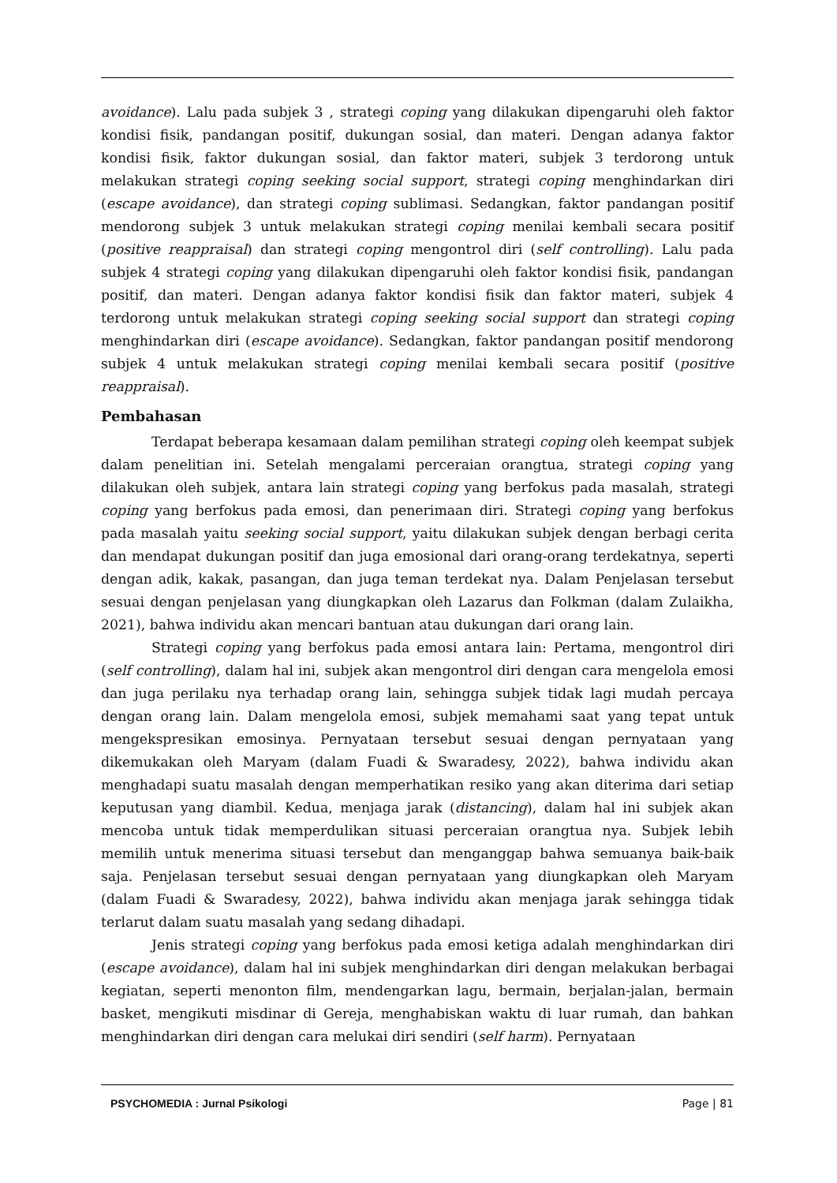avoidance). Lalu pada subjek 3 , strategi coping yang dilakukan dipengaruhi oleh faktor kondisi fisik, pandangan positif, dukungan sosial, dan materi. Dengan adanya faktor kondisi fisik, faktor dukungan sosial, dan faktor materi, subjek 3 terdorong untuk melakukan strategi coping seeking social support, strategi coping menghindarkan diri (escape avoidance), dan strategi coping sublimasi. Sedangkan, faktor pandangan positif mendorong subjek 3 untuk melakukan strategi coping menilai kembali secara positif (positive reappraisal) dan strategi coping mengontrol diri (self controlling). Lalu pada subjek 4 strategi coping yang dilakukan dipengaruhi oleh faktor kondisi fisik, pandangan positif, dan materi. Dengan adanya faktor kondisi fisik dan faktor materi, subjek 4 terdorong untuk melakukan strategi coping seeking social support dan strategi coping menghindarkan diri (escape avoidance). Sedangkan, faktor pandangan positif mendorong subjek 4 untuk melakukan strategi coping menilai kembali secara positif (positive reappraisal).
Pembahasan
Terdapat beberapa kesamaan dalam pemilihan strategi coping oleh keempat subjek dalam penelitian ini. Setelah mengalami perceraian orangtua, strategi coping yang dilakukan oleh subjek, antara lain strategi coping yang berfokus pada masalah, strategi coping yang berfokus pada emosi, dan penerimaan diri. Strategi coping yang berfokus pada masalah yaitu seeking social support, yaitu dilakukan subjek dengan berbagi cerita dan mendapat dukungan positif dan juga emosional dari orang-orang terdekatnya, seperti dengan adik, kakak, pasangan, dan juga teman terdekat nya. Dalam Penjelasan tersebut sesuai dengan penjelasan yang diungkapkan oleh Lazarus dan Folkman (dalam Zulaikha, 2021), bahwa individu akan mencari bantuan atau dukungan dari orang lain.
Strategi coping yang berfokus pada emosi antara lain: Pertama, mengontrol diri (self controlling), dalam hal ini, subjek akan mengontrol diri dengan cara mengelola emosi dan juga perilaku nya terhadap orang lain, sehingga subjek tidak lagi mudah percaya dengan orang lain. Dalam mengelola emosi, subjek memahami saat yang tepat untuk mengekspresikan emosinya. Pernyataan tersebut sesuai dengan pernyataan yang dikemukakan oleh Maryam (dalam Fuadi & Swaradesy, 2022), bahwa individu akan menghadapi suatu masalah dengan memperhatikan resiko yang akan diterima dari setiap keputusan yang diambil. Kedua, menjaga jarak (distancing), dalam hal ini subjek akan mencoba untuk tidak memperdulikan situasi perceraian orangtua nya. Subjek lebih memilih untuk menerima situasi tersebut dan menganggap bahwa semuanya baik-baik saja. Penjelasan tersebut sesuai dengan pernyataan yang diungkapkan oleh Maryam (dalam Fuadi & Swaradesy, 2022), bahwa individu akan menjaga jarak sehingga tidak terlarut dalam suatu masalah yang sedang dihadapi.
Jenis strategi coping yang berfokus pada emosi ketiga adalah menghindarkan diri (escape avoidance), dalam hal ini subjek menghindarkan diri dengan melakukan berbagai kegiatan, seperti menonton film, mendengarkan lagu, bermain, berjalan-jalan, bermain basket, mengikuti misdinar di Gereja, menghabiskan waktu di luar rumah, dan bahkan menghindarkan diri dengan cara melukai diri sendiri (self harm). Pernyataan
PSYCHOMEDIA : Jurnal Psikologi Page | 81